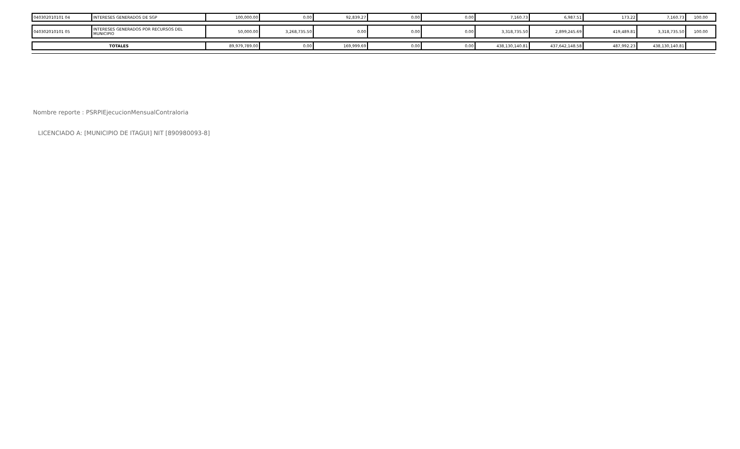| 040302010101 04 | INTERESES GENERADOS DE SGP | 100,000.00 | 0.00 | 92,839.27 | 0.00 | 0.00 | 7,160.73 | 6,987.51 | 173.22 | 7,160.73 | 100.00 |
| 040302010101 05 | INTERESES GENERADOS POR RECURSOS DEL MUNICIPIO | 50,000.00 | 3,268,735.50 | 0.00 | 0.00 | 0.00 | 3,318,735.50 | 2,899,245.69 | 419,489.81 | 3,318,735.50 | 100.00 |
| TOTALES | 89,979,789.00 | 0.00 | 169,999.69 | 0.00 | 0.00 | 438,130,140.81 | 437,642,148.58 | 487,992.23 | 438,130,140.81 | |
Nombre reporte : PSRPIEjecucionMensualContraloria
LICENCIADO A: [MUNICIPIO DE ITAGUI] NIT [890980093-8]